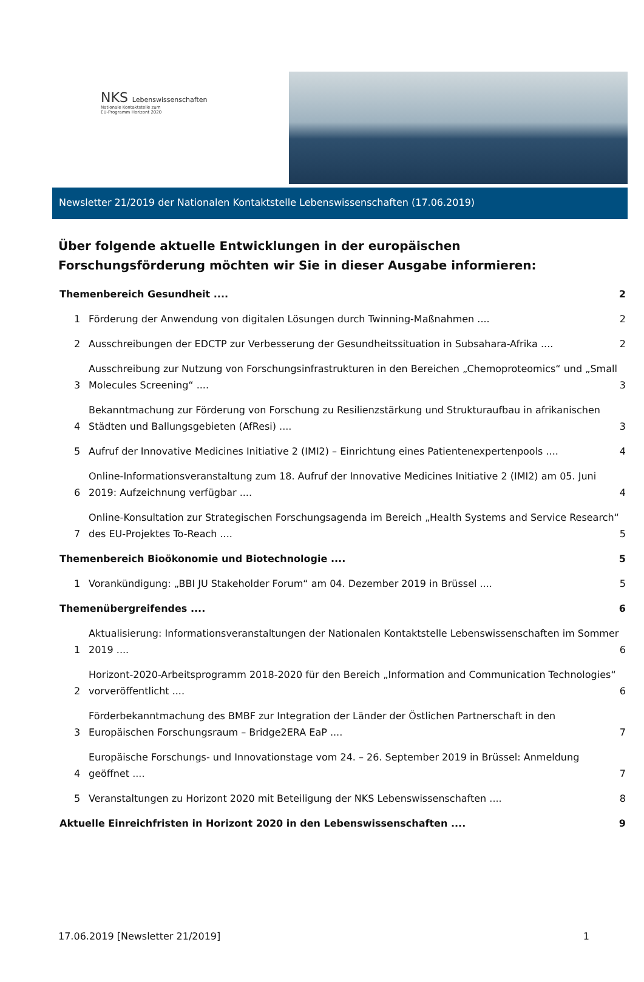NKS Lebenswissenschaften
Nationale Kontaktstelle zum
EU-Programm Horizont 2020
Newsletter 21/2019 der Nationalen Kontaktstelle Lebenswissenschaften (17.06.2019)
Über folgende aktuelle Entwicklungen in der europäischen Forschungsförderung möchten wir Sie in dieser Ausgabe informieren:
Themenbereich Gesundheit .... 2
1 Förderung der Anwendung von digitalen Lösungen durch Twinning-Maßnahmen .... 2
2 Ausschreibungen der EDCTP zur Verbesserung der Gesundheitssituation in Subsahara-Afrika .... 2
3 Ausschreibung zur Nutzung von Forschungsinfrastrukturen in den Bereichen „Chemoproteomics“ und „Small Molecules Screening“ .... 3
4 Bekanntmachung zur Förderung von Forschung zu Resilienzstärkung und Strukturaufbau in afrikanischen Städten und Ballungsgebieten (AfResi) .... 3
5 Aufruf der Innovative Medicines Initiative 2 (IMI2) – Einrichtung eines Patientenexpertenpools .... 4
6 Online-Informationsveranstaltung zum 18. Aufruf der Innovative Medicines Initiative 2 (IMI2) am 05. Juni 2019: Aufzeichnung verfügbar .... 4
7 Online-Konsultation zur Strategischen Forschungsagenda im Bereich „Health Systems and Service Research“ des EU-Projektes To-Reach .... 5
Themenbereich Bioökonomie und Biotechnologie .... 5
1 Vorankündigung: „BBI JU Stakeholder Forum“ am 04. Dezember 2019 in Brüssel .... 5
Themenübergreifendes .... 6
1 Aktualisierung: Informationsveranstaltungen der Nationalen Kontaktstelle Lebenswissenschaften im Sommer 2019 .... 6
2 Horizont-2020-Arbeitsprogramm 2018-2020 für den Bereich „Information and Communication Technologies“ vorveröffentlicht .... 6
3 Förderbekanntmachung des BMBF zur Integration der Länder der Östlichen Partnerschaft in den Europäischen Forschungsraum – Bridge2ERA EaP .... 7
4 Europäische Forschungs- und Innovationstage vom 24. – 26. September 2019 in Brüssel: Anmeldung geöffnet .... 7
5 Veranstaltungen zu Horizont 2020 mit Beteiligung der NKS Lebenswissenschaften .... 8
Aktuelle Einreichfristen in Horizont 2020 in den Lebenswissenschaften .... 9
17.06.2019 [Newsletter 21/2019] 1